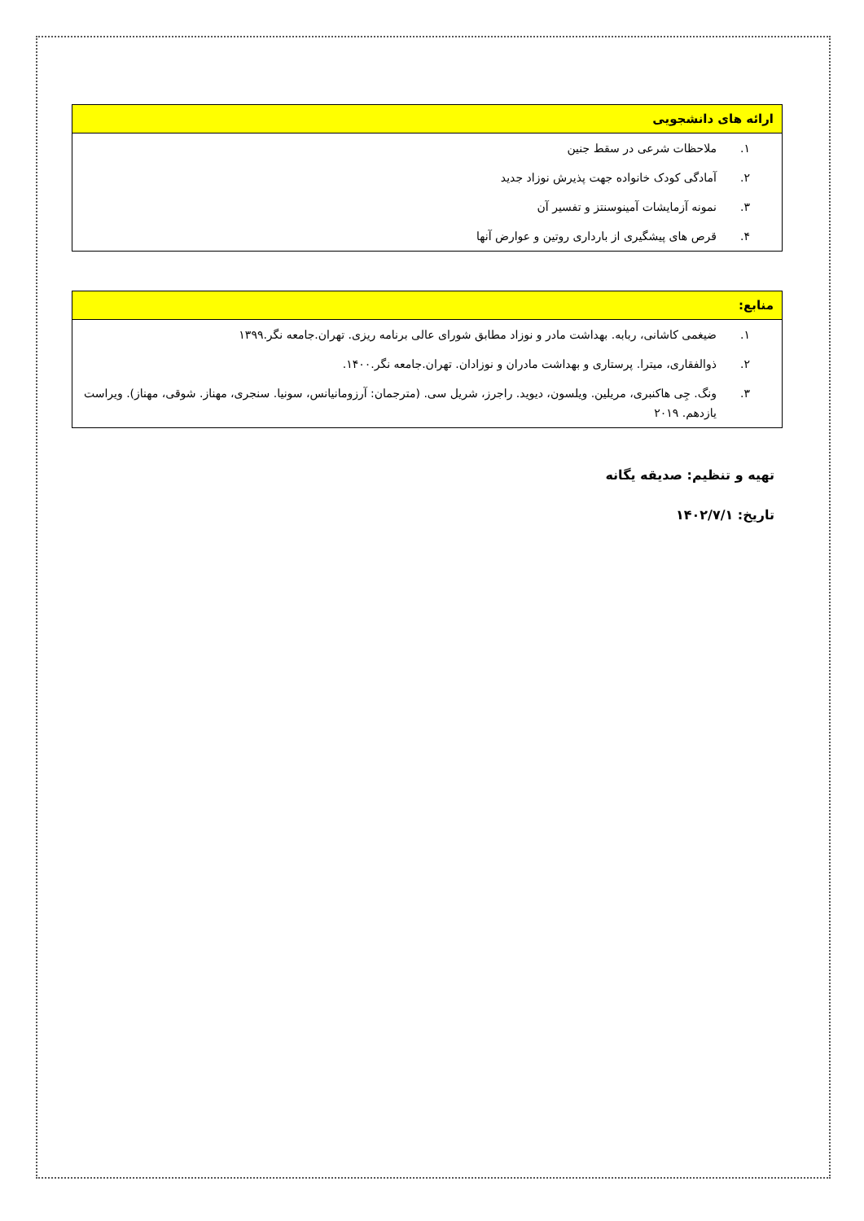| ارائه های دانشجویی | |
| --- | --- |
| ۱. | ملاحظات شرعی در سقط جنین |
| ۲. | آمادگی کودک خانواده جهت پذیرش نوزاد جدید |
| ۳. | نمونه آزمایشات آمینوسنتز و تفسیر آن |
| ۴. | قرص های پیشگیری از بارداری روتین و عوارض آنها |
| منابع: | |
| --- | --- |
| ۱. | ضیغمی کاشانی، ربابه. بهداشت مادر و نوزاد مطابق شورای عالی برنامه ریزی. تهران.جامعه نگر.۱۳۹۹ |
| ۲. | ذوالفقاری، میترا. پرستاری و بهداشت مادران و نوزادان. تهران.جامعه نگر.۱۴۰۰. |
| ۳. | ونگ. جِی هاکنبری، مریلین. ویلسون، دیوید. راجرز، شریل سی. (مترجمان: آرزومانیانس، سونیا. سنجری، مهناز. شوقی، مهناز). ویراست یازدهم. ۲۰۱۹ |
تهیه و تنظیم: صدیقه یگانه
تاریخ: ۱۴۰۲/۷/۱